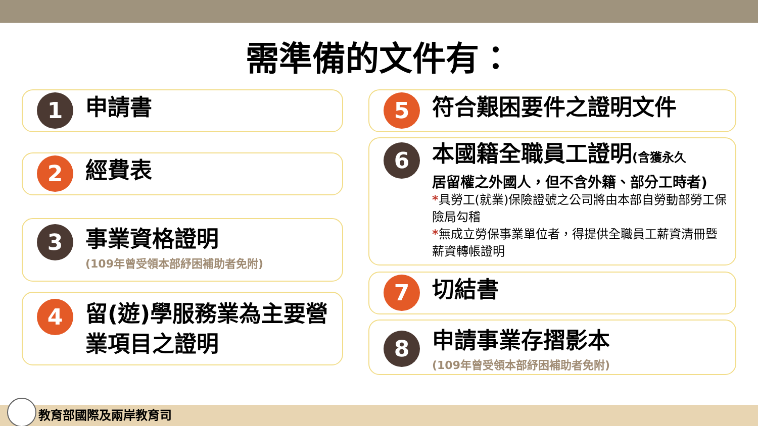需準備的文件有：
1
申請書
2
經費表
3
事業資格證明
(109年曾受領本部紓困補助者免附)
4
留(遊)學服務業為主要營業項目之證明
5
符合艱困要件之證明文件
6
本國籍全職員工證明(含獲永久
居留權之外國人，但不含外籍、部分工時者)
*具勞工(就業)保險證號之公司將由本部自勞動部勞工保險局勾稽
*無成立勞保事業單位者，得提供全職員工薪資清冊暨薪資轉帳證明
7
切結書
8
申請事業存摺影本
(109年曾受領本部紓困補助者免附)
教育部國際及兩岸教育司